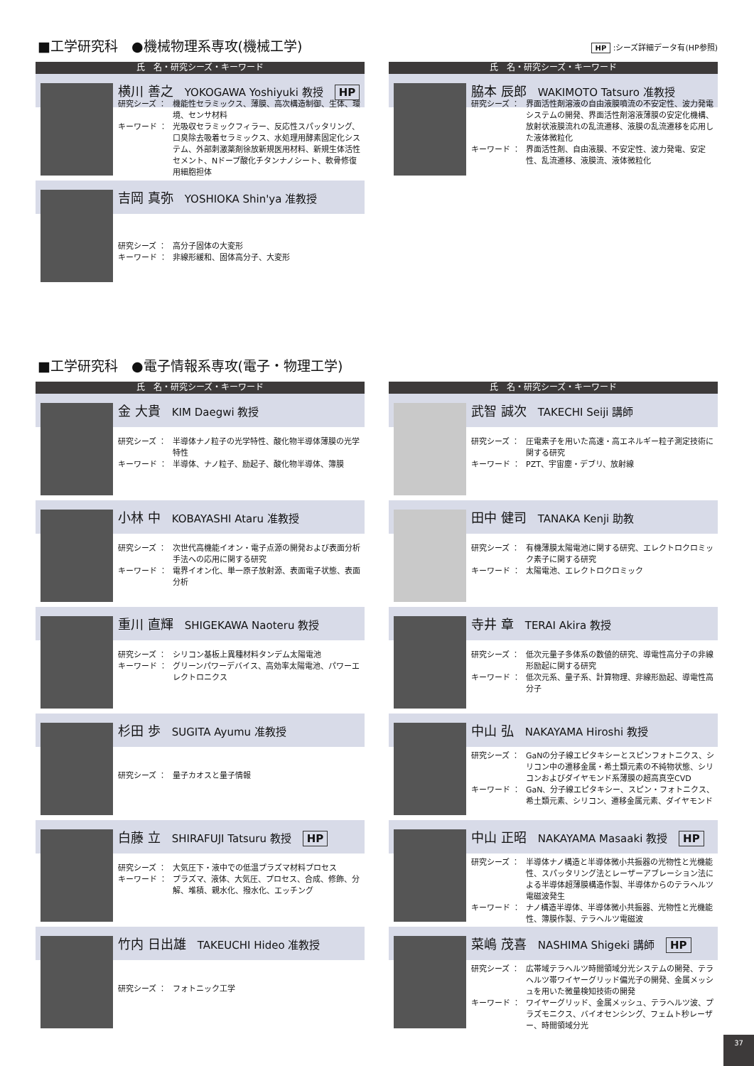■工学研究科　●機械物理系専攻(機械工学)
HP :シーズ詳細データ有(HP参照)
氏　名・研究シーズ・キーワード
横川 善之 YOKOGAWA Yoshiyuki 教授 HP
研究シーズ ： 機能性セラミックス、薄膜、高次構造制御、生体、環境、センサ材料
キーワード ： 光吸収セラミックフィラー、反応性スパッタリング、口臭除去吸着セラミックス、水処理用酵素固定化システム、外部刺激薬剤徐放新規医用材料、新規生体活性セメント、Nドープ酸化チタンナノシート、軟骨修復用細胞担体
吉岡 真弥 YOSHIOKA Shin'ya 准教授
研究シーズ ： 高分子固体の大変形
キーワード ： 非線形緩和、固体高分子、大変形
氏　名・研究シーズ・キーワード
脇本 辰郎 WAKIMOTO Tatsuro 准教授
研究シーズ ： 界面活性剤溶液の自由液膜噴流の不安定性、波力発電システムの開発、界面活性剤溶液薄膜の安定化機構、放射状液膜流れの乱流遷移、液膜の乱流遷移を応用した液体微粒化
キーワード ： 界面活性剤、自由液膜、不安定性、波力発電、安定性、乱流遷移、液膜流、液体微粒化
■工学研究科　●電子情報系専攻(電子・物理工学)
氏　名・研究シーズ・キーワード
金 大貴 KIM Daegwi 教授
研究シーズ ： 半導体ナノ粒子の光学特性、酸化物半導体薄膜の光学特性
キーワード ： 半導体、ナノ粒子、励起子、酸化物半導体、簿膜
小林 中 KOBAYASHI Ataru 准教授
研究シーズ ： 次世代高機能イオン・電子点源の開発および表面分析手法への応用に関する研究
キーワード ： 電界イオン化、単一原子放射源、表面電子状態、表面分析
重川 直輝 SHIGEKAWA Naoteru 教授
研究シーズ ： シリコン基板上異種材料タンデム太陽電池
キーワード ： グリーンパワーデバイス、高効率太陽電池、パワーエレクトロニクス
杉田 歩 SUGITA Ayumu 准教授
研究シーズ ： 量子カオスと量子情報
白藤 立 SHIRAFUJI Tatsuru 教授 HP
研究シーズ ： 大気圧下・液中での低温プラズマ材料プロセス
キーワード ： プラズマ、液体、大気圧、プロセス、合成、修飾、分解、堆積、親水化、撥水化、エッチング
竹内 日出雄 TAKEUCHI Hideo 准教授
研究シーズ ： フォトニック工学
氏　名・研究シーズ・キーワード
武智 誠次 TAKECHI Seiji 講師
研究シーズ ： 圧電素子を用いた高速・高エネルギー粒子測定技術に関する研究
キーワード ： PZT、宇宙塵・デブリ、放射線
田中 健司 TANAKA Kenji 助教
研究シーズ ： 有機薄膜太陽電池に関する研究、エレクトロクロミック素子に関する研究
キーワード ： 太陽電池、エレクトロクロミック
寺井 章 TERAI Akira 教授
研究シーズ ： 低次元量子多体系の数値的研究、導電性高分子の非線形励起に関する研究
キーワード ： 低次元系、量子系、計算物理、非線形励起、導電性高分子
中山 弘 NAKAYAMA Hiroshi 教授
研究シーズ ： GaNの分子線エピタキシーとスピンフォトニクス、シリコン中の遷移金属・希土類元素の不純物状態、シリコンおよびダイヤモンド系薄膜の超高真空CVD
キーワード ： GaN、分子線エピタキシー、スピン・フォトニクス、希土類元素、シリコン、遷移金属元素、ダイヤモンド
中山 正昭 NAKAYAMA Masaaki 教授 HP
研究シーズ ： 半導体ナノ構造と半導体微小共振器の光物性と光機能性、スパッタリング法とレーザーアブレーション法による半導体超薄膜構造作製、半導体からのテラヘルツ電磁波発生
キーワード ： ナノ構造半導体、半導体微小共振器、光物性と光機能性、簿膜作製、テラヘルツ電磁波
菜嶋 茂喜 NASHIMA Shigeki 講師 HP
研究シーズ ： 広帯域テラヘルツ時間領域分光システムの開発、テラヘルツ帯ワイヤーグリッド偏光子の開発、金属メッシュを用いた微量検知技術の開発
キーワード ： ワイヤーグリッド、金属メッシュ、テラヘルツ波、プラズモニクス、バイオセンシング、フェムト秒レーザー、時間領域分光
37